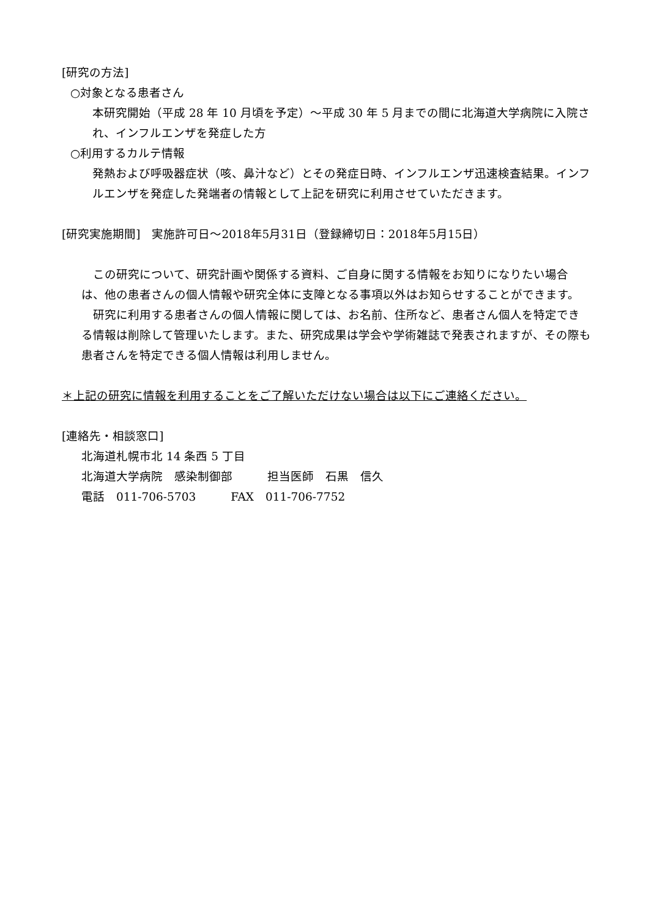[研究の方法]
○対象となる患者さん
本研究開始（平成 28 年 10 月頃を予定）～平成 30 年 5 月までの間に北海道大学病院に入院され、インフルエンザを発症した方
○利用するカルテ情報
発熱および呼吸器症状（咳、鼻汁など）とその発症日時、インフルエンザ迅速検査結果。インフルエンザを発症した発端者の情報として上記を研究に利用させていただきます。
[研究実施期間]　実施許可日～2018年5月31日（登録締切日：2018年5月15日）
　この研究について、研究計画や関係する資料、ご自身に関する情報をお知りになりたい場合は、他の患者さんの個人情報や研究全体に支障となる事項以外はお知らせすることができます。
　研究に利用する患者さんの個人情報に関しては、お名前、住所など、患者さん個人を特定できる情報は削除して管理いたします。また、研究成果は学会や学術雑誌で発表されますが、その際も患者さんを特定できる個人情報は利用しません。
＊上記の研究に情報を利用することをご了解いただけない場合は以下にご連絡ください。
[連絡先・相談窓口]
北海道札幌市北 14 条西 5 丁目
北海道大学病院　感染制御部　　　担当医師　石黒　信久
電話　011-706-5703　　　FAX　011-706-7752